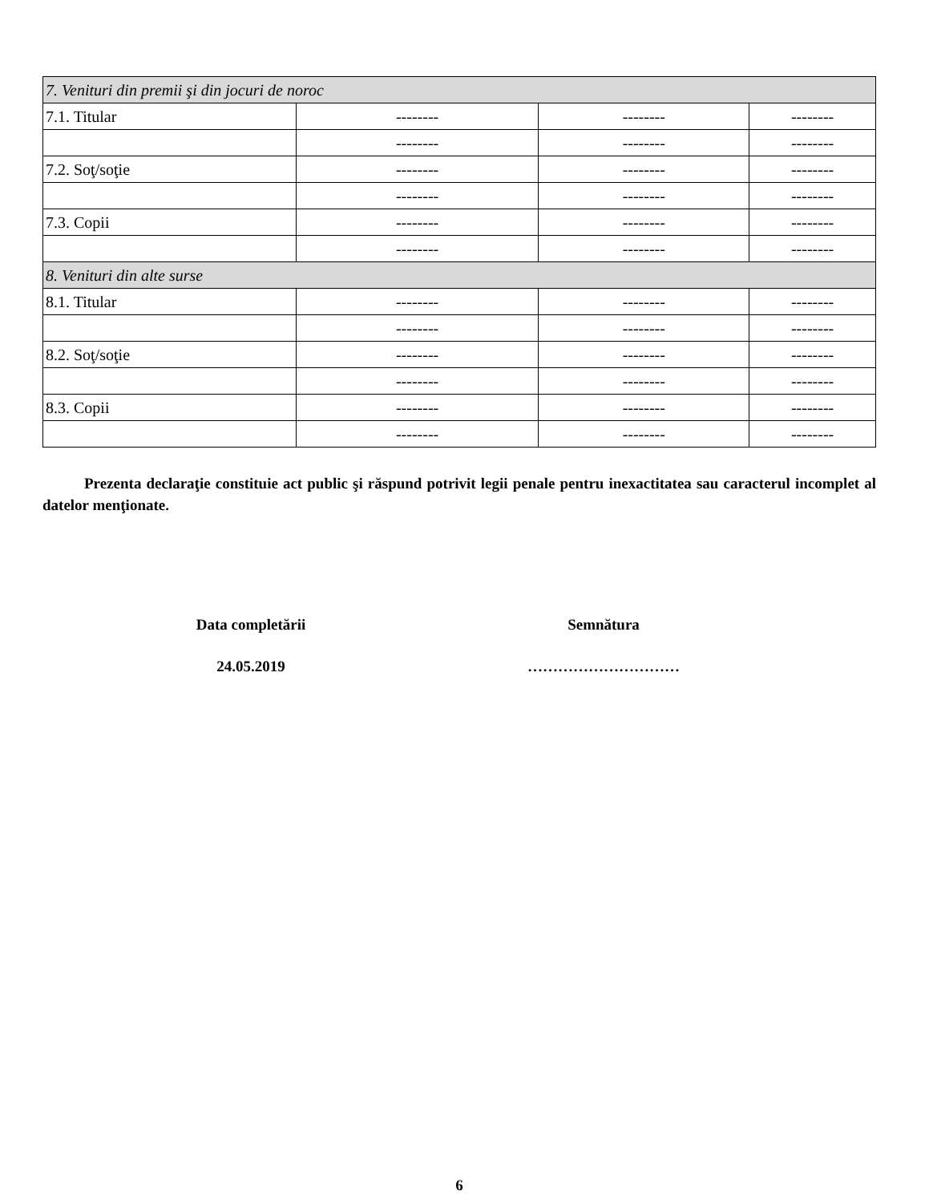| 7. Venituri din premii şi din jocuri de noroc | | | |
| 7.1. Titular | -------- | -------- | -------- |
| | -------- | -------- | -------- |
| 7.2. Soţ/soţie | -------- | -------- | -------- |
| | -------- | -------- | -------- |
| 7.3. Copii | -------- | -------- | -------- |
| | -------- | -------- | -------- |
| 8. Venituri din alte surse | | | |
| 8.1. Titular | -------- | -------- | -------- |
| | -------- | -------- | -------- |
| 8.2. Soţ/soţie | -------- | -------- | -------- |
| | -------- | -------- | -------- |
| 8.3. Copii | -------- | -------- | -------- |
| | -------- | -------- | -------- |
Prezenta declaraţie constituie act public şi răspund potrivit legii penale pentru inexactitatea sau caracterul incomplet al datelor menţionate.
Data completării
24.05.2019
Semnătura
…………………………
6